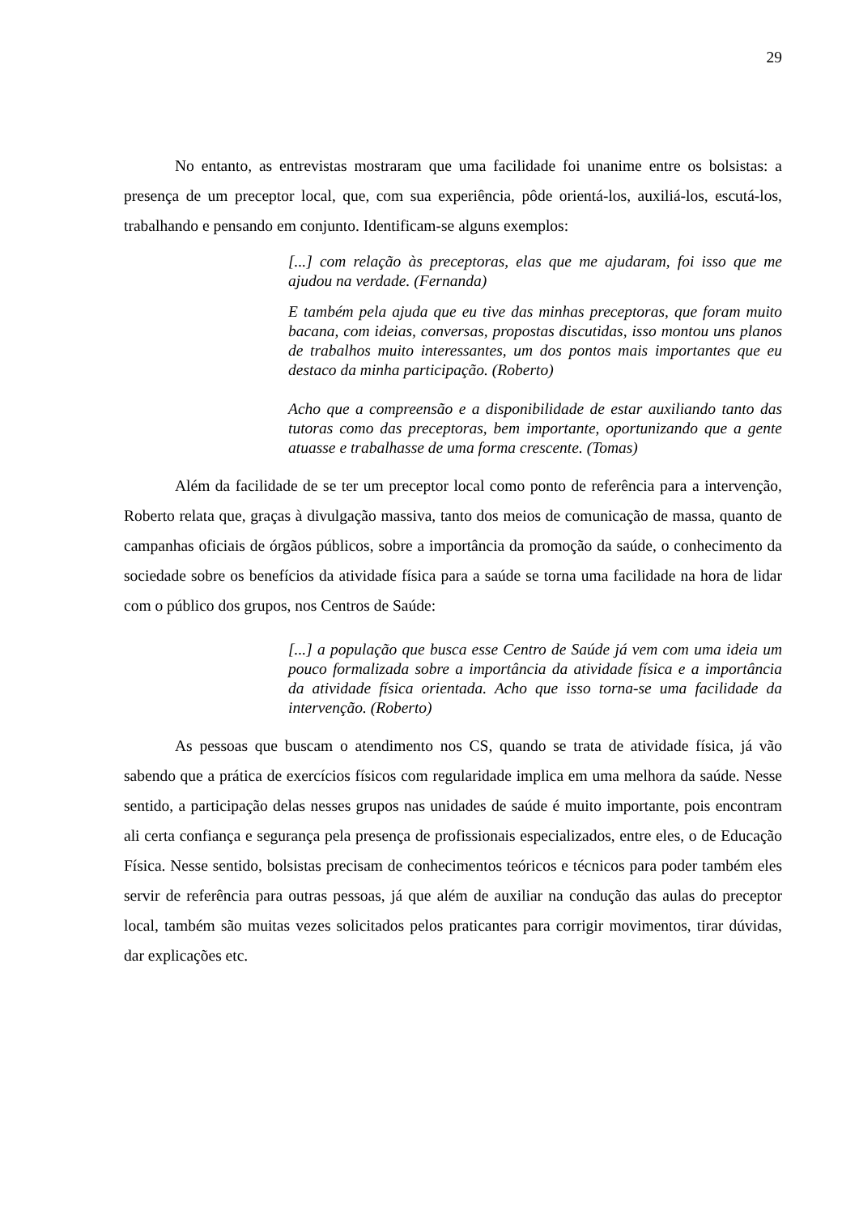29
No entanto, as entrevistas mostraram que uma facilidade foi unanime entre os bolsistas: a presença de um preceptor local, que, com sua experiência, pôde orientá-los, auxiliá-los, escutá-los, trabalhando e pensando em conjunto. Identificam-se alguns exemplos:
[...] com relação às preceptoras, elas que me ajudaram, foi isso que me ajudou na verdade. (Fernanda)
E também pela ajuda que eu tive das minhas preceptoras, que foram muito bacana, com ideias, conversas, propostas discutidas, isso montou uns planos de trabalhos muito interessantes, um dos pontos mais importantes que eu destaco da minha participação. (Roberto)
Acho que a compreensão e a disponibilidade de estar auxiliando tanto das tutoras como das preceptoras, bem importante, oportunizando que a gente atuasse e trabalhasse de uma forma crescente. (Tomas)
Além da facilidade de se ter um preceptor local como ponto de referência para a intervenção, Roberto relata que, graças à divulgação massiva, tanto dos meios de comunicação de massa, quanto de campanhas oficiais de órgãos públicos, sobre a importância da promoção da saúde, o conhecimento da sociedade sobre os benefícios da atividade física para a saúde se torna uma facilidade na hora de lidar com o público dos grupos, nos Centros de Saúde:
[...] a população que busca esse Centro de Saúde já vem com uma ideia um pouco formalizada sobre a importância da atividade física e a importância da atividade física orientada. Acho que isso torna-se uma facilidade da intervenção. (Roberto)
As pessoas que buscam o atendimento nos CS, quando se trata de atividade física, já vão sabendo que a prática de exercícios físicos com regularidade implica em uma melhora da saúde. Nesse sentido, a participação delas nesses grupos nas unidades de saúde é muito importante, pois encontram ali certa confiança e segurança pela presença de profissionais especializados, entre eles, o de Educação Física. Nesse sentido, bolsistas precisam de conhecimentos teóricos e técnicos para poder também eles servir de referência para outras pessoas, já que além de auxiliar na condução das aulas do preceptor local, também são muitas vezes solicitados pelos praticantes para corrigir movimentos, tirar dúvidas, dar explicações etc.